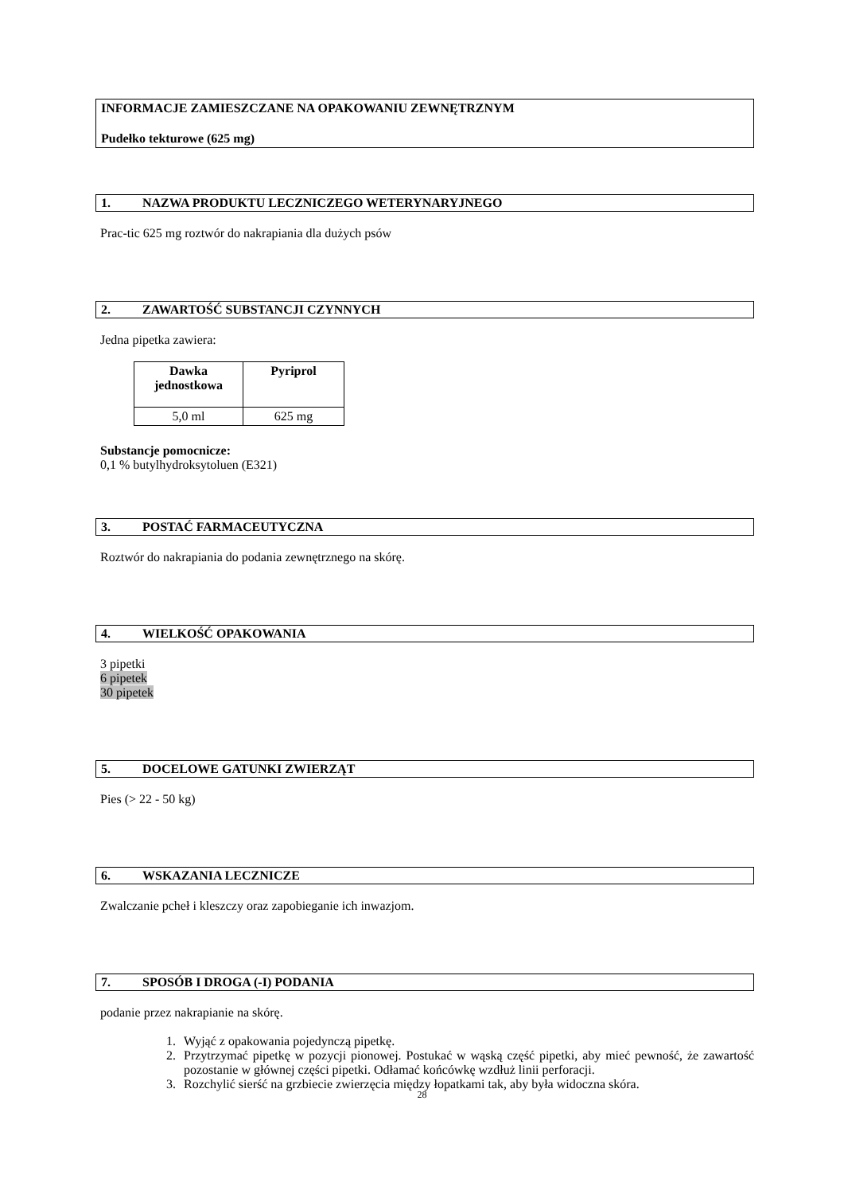INFORMACJE ZAMIESZCZANE NA OPAKOWANIU ZEWNĘTRZNYM
Pudełko tekturowe (625 mg)
1. NAZWA PRODUKTU LECZNICZEGO WETERYNARYJNEGO
Prac-tic 625 mg roztwór do nakrapiania dla dużych psów
2. ZAWARTOŚĆ SUBSTANCJI CZYNNYCH
Jedna pipetka zawiera:
| Dawka jednostkowa | Pyriprol |
| --- | --- |
| 5,0 ml | 625 mg |
Substancje pomocnicze:
0,1 % butylhydroksytoluen (E321)
3. POSTAĆ FARMACEUTYCZNA
Roztwór do nakrapiania do podania zewnętrznego na skórę.
4. WIELKOŚĆ OPAKOWANIA
3 pipetki
6 pipetek
30 pipetek
5. DOCELOWE GATUNKI ZWIERZĄT
Pies (> 22 - 50 kg)
6. WSKAZANIA LECZNICZE
Zwalczanie pcheł i kleszczy oraz zapobieganie ich inwazjom.
7. SPOSÓB I DROGA (-I) PODANIA
podanie przez nakrapianie na skórę.
1. Wyjąć z opakowania pojedynczą pipetkę.
2. Przytrzymać pipetkę w pozycji pionowej. Postukać w wąską część pipetki, aby mieć pewność, że zawartość pozostanie w głównej części pipetki. Odłamać końcówkę wzdłuż linii perforacji.
3. Rozchylić sierść na grzbiecie zwierzęcia między łopatkami tak, aby była widoczna skóra.
28